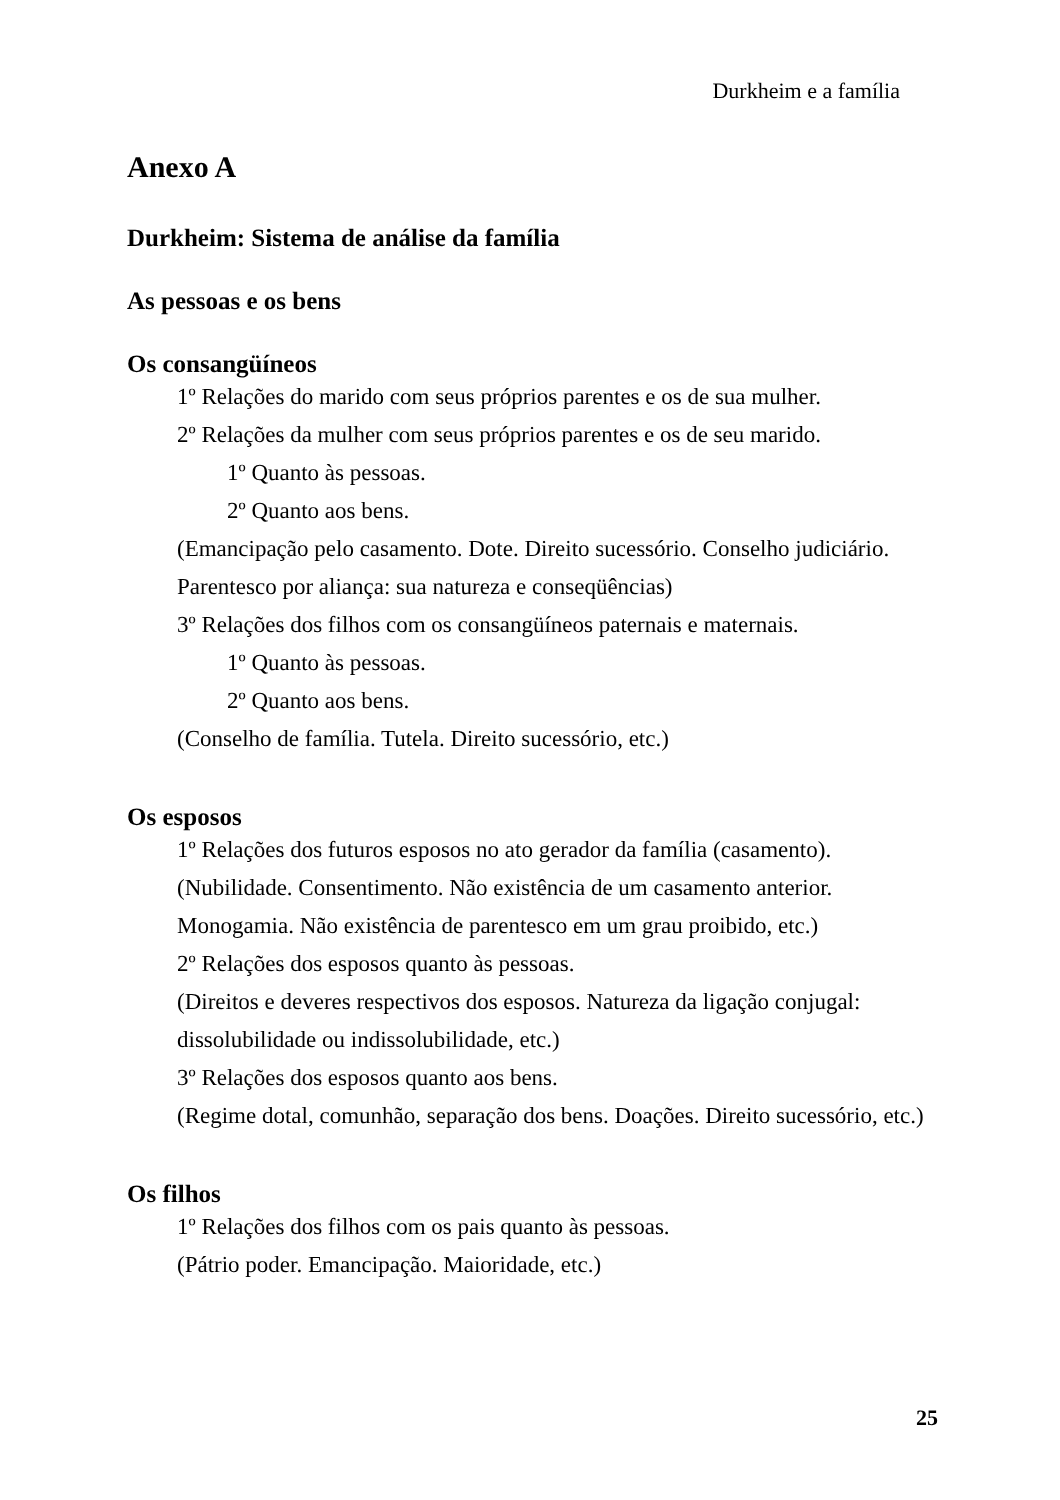Durkheim e a família
Anexo A
Durkheim: Sistema de análise da família
As pessoas e os bens
Os consangüíneos
1º Relações do marido com seus próprios parentes e os de sua mulher.
2º Relações da mulher com seus próprios parentes e os de seu marido.
1º Quanto às pessoas.
2º Quanto aos bens.
(Emancipação pelo casamento. Dote. Direito sucessório. Conselho judiciário. Parentesco por aliança: sua natureza e conseqüências)
3º Relações dos filhos com os consangüíneos paternais e maternais.
1º Quanto às pessoas.
2º Quanto aos bens.
(Conselho de família. Tutela. Direito sucessório, etc.)
Os esposos
1º Relações dos futuros esposos no ato gerador da família (casamento). (Nubilidade. Consentimento. Não existência de um casamento anterior. Monogamia. Não existência de parentesco em um grau proibido, etc.)
2º Relações dos esposos quanto às pessoas.
(Direitos e deveres respectivos dos esposos. Natureza da ligação conjugal: dissolubilidade ou indissolubilidade, etc.)
3º Relações dos esposos quanto aos bens.
(Regime dotal, comunhão, separação dos bens. Doações. Direito sucessório, etc.)
Os filhos
1º Relações dos filhos com os pais quanto às pessoas.
(Pátrio poder. Emancipação. Maioridade, etc.)
25